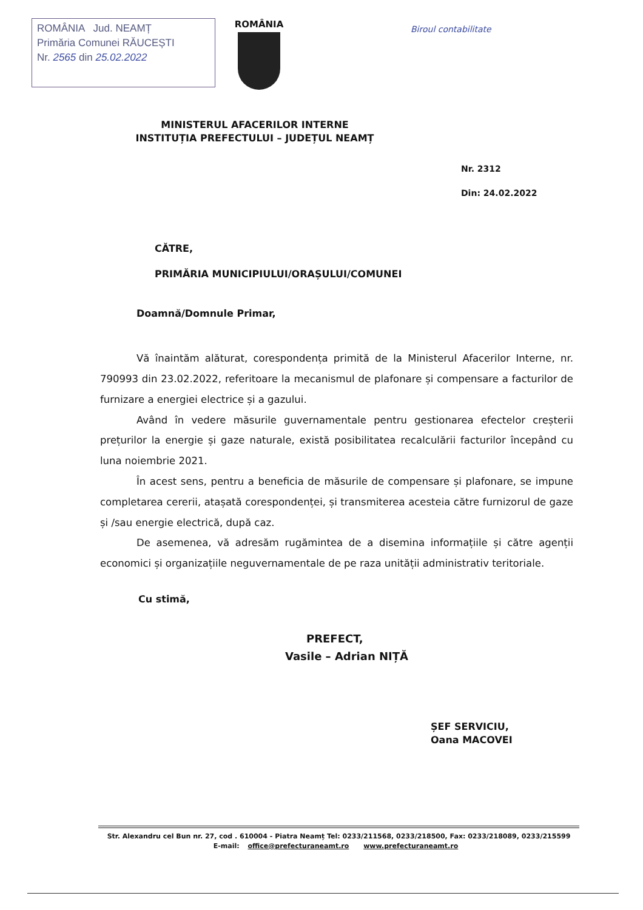ROMÂNIA Jud. NEAMȚ
Primăria Comunei RĂUCEȘTI
Nr. 2565 din 25.02.2022
ROMÂNIA
Biroul contabilitate
MINISTERUL AFACERILOR INTERNE
INSTITUȚIA PREFECTULUI – JUDEȚUL NEAMȚ
Nr. 2312
Din: 24.02.2022
CĂTRE,
PRIMĂRIA MUNICIPIULUI/ORAȘULUI/COMUNEI
Doamnă/Domnule Primar,
Vă înaintăm alăturat, corespondența primită de la Ministerul Afacerilor Interne, nr. 790993 din 23.02.2022, referitoare la mecanismul de plafonare și compensare a facturilor de furnizare a energiei electrice și a gazului.
Având în vedere măsurile guvernamentale pentru gestionarea efectelor creșterii prețurilor la energie și gaze naturale, există posibilitatea recalculării facturilor începând cu luna noiembrie 2021.
În acest sens, pentru a beneficia de măsurile de compensare și plafonare, se impune completarea cererii, atașată corespondenței, și transmiterea acesteia către furnizorul de gaze și /sau energie electrică, după caz.
De asemenea, vă adresăm rugămintea de a disemina informațiile și către agenții economici și organizațiile neguvernamentale de pe raza unității administrativ teritoriale.
Cu stimă,
PREFECT,
Vasile – Adrian NIȚĂ
ȘEF SERVICIU,
Oana MACOVEI
Str. Alexandru cel Bun nr. 27, cod . 610004 - Piatra Neamț Tel: 0233/211568, 0233/218500, Fax: 0233/218089, 0233/215599
E-mail: office@prefecturaneamt.ro www.prefecturaneamt.ro